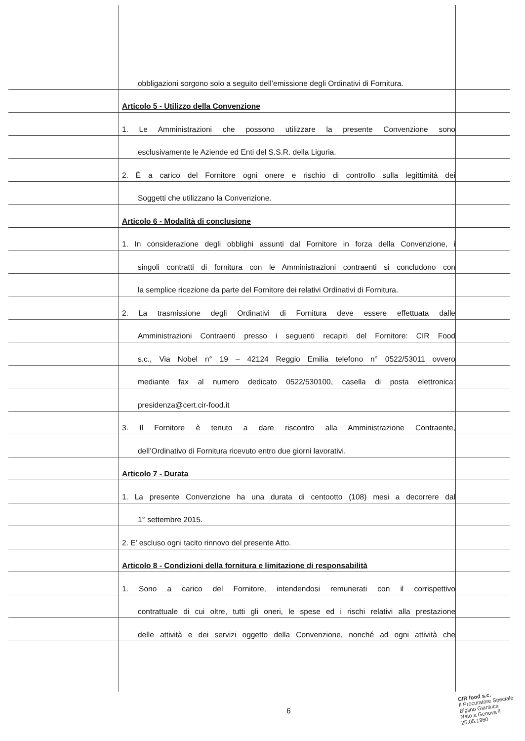obbligazioni sorgono solo a seguito dell’emissione degli Ordinativi di Fornitura.
Articolo 5 - Utilizzo della Convenzione
1. Le Amministrazioni che possono utilizzare la presente Convenzione sono
esclusivamente le Aziende ed Enti del S.S.R. della Liguria.
2. È a carico del Fornitore ogni onere e rischio di controllo sulla legittimità dei
Soggetti che utilizzano la Convenzione.
Articolo 6 - Modalità di conclusione
1. In considerazione degli obblighi assunti dal Fornitore in forza della Convenzione, i
singoli contratti di fornitura con le Amministrazioni contraenti si concludono con
la semplice ricezione da parte del Fornitore dei relativi Ordinativi di Fornitura.
2. La trasmissione degli Ordinativi di Fornitura deve essere effettuata dalle
Amministrazioni Contraenti presso i seguenti recapiti del Fornitore: CIR Food
s.c., Via Nobel n° 19 – 42124 Reggio Emilia telefono n° 0522/53011 ovvero
mediante fax al numero dedicato 0522/530100, casella di posta elettronica:
presidenza@cert.cir-food.it
3. Il Fornitore è tenuto a dare riscontro alla Amministrazione Contraente,
dell’Ordinativo di Fornitura ricevuto entro due giorni lavorativi.
Articolo 7 - Durata
1. La presente Convenzione ha una durata di centootto (108) mesi a decorrere dal
1° settembre 2015.
2. E’ escluso ogni tacito rinnovo del presente Atto.
Articolo 8 - Condizioni della fornitura e limitazione di responsabilità
1. Sono a carico del Fornitore, intendendosi remunerati con il corrispettivo
contrattuale di cui oltre, tutti gli oneri, le spese ed i rischi relativi alla prestazione
delle attività e dei servizi oggetto della Convenzione, nonché ad ogni attività che
6
CIR food s.c.
Il Procuratore Speciale
Biglino Gianluca
Nato a Genova il 25.05.1960